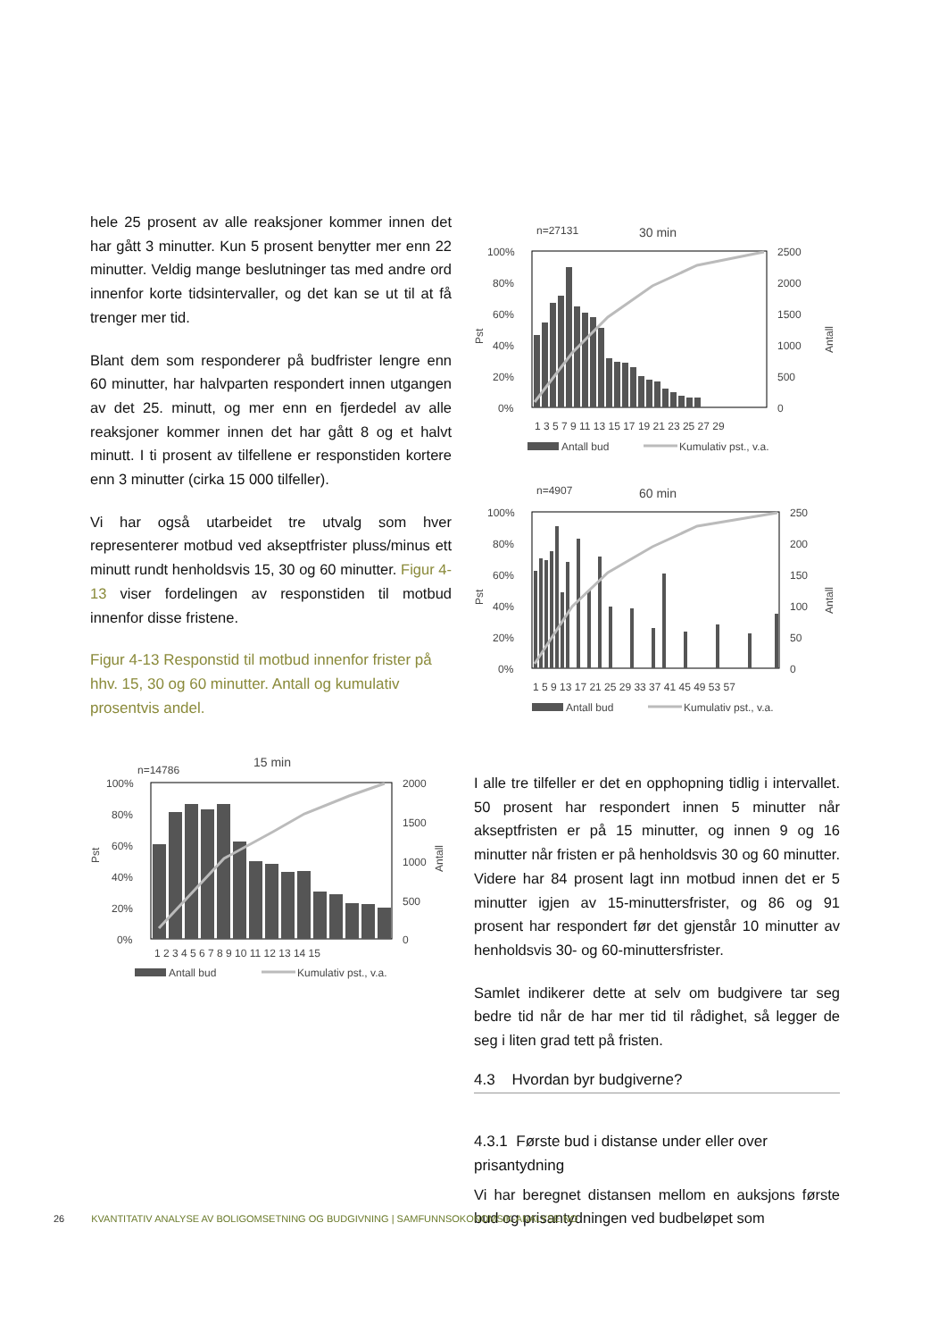hele 25 prosent av alle reaksjoner kommer innen det har gått 3 minutter. Kun 5 prosent benytter mer enn 22 minutter. Veldig mange beslutninger tas med andre ord innenfor korte tidsintervaller, og det kan se ut til at få trenger mer tid.
Blant dem som responderer på budfrister lengre enn 60 minutter, har halvparten respondert innen utgangen av det 25. minutt, og mer enn en fjerdedel av alle reaksjoner kommer innen det har gått 8 og et halvt minutt. I ti prosent av tilfellene er responstiden kortere enn 3 minutter (cirka 15 000 tilfeller).
Vi har også utarbeidet tre utvalg som hver representerer motbud ved akseptfrister pluss/minus ett minutt rundt henholdsvis 15, 30 og 60 minutter. Figur 4-13 viser fordelingen av responstiden til motbud innenfor disse fristene.
Figur 4-13 Responstid til motbud innenfor frister på hhv. 15, 30 og 60 minutter. Antall og kumulativ prosentvis andel.
n=14786
15 min
100%
80%
60%
40%
20%
0%
2000
1500
1000
500
0
Pst
Antall
1 2 3 4 5 6 7 8 9 10 11 12 13 14 15
Antall bud
Kumulativ pst., v.a.
n=27131
30 min
100%
80%
60%
40%
20%
0%
2500
2000
1500
1000
500
0
Pst
Antall
1 3 5 7 9 11 13 15 17 19 21 23 25 27 29
Antall bud
Kumulativ pst., v.a.
n=4907
60 min
100%
80%
60%
40%
20%
0%
250
200
150
100
50
0
Pst
Antall
1 5 9 13 17 21 25 29 33 37 41 45 49 53 57
Antall bud
Kumulativ pst., v.a.
I alle tre tilfeller er det en opphopning tidlig i intervallet. 50 prosent har respondert innen 5 minutter når akseptfristen er på 15 minutter, og innen 9 og 16 minutter når fristen er på henholdsvis 30 og 60 minutter. Videre har 84 prosent lagt inn motbud innen det er 5 minutter igjen av 15-minuttersfrister, og 86 og 91 prosent har respondert før det gjenstår 10 minutter av henholdsvis 30- og 60-minuttersfrister.
Samlet indikerer dette at selv om budgivere tar seg bedre tid når de har mer tid til rådighet, så legger de seg i liten grad tett på fristen.
4.3 Hvordan byr budgiverne?
4.3.1 Første bud i distanse under eller over prisantydning
Vi har beregnet distansen mellom en auksjons første bud og prisantydningen ved budbeløpet som
26 KVANTITATIV ANALYSE AV BOLIGOMSETNING OG BUDGIVNING | SAMFUNNSOKONOMSIK-ANALYSE.NO